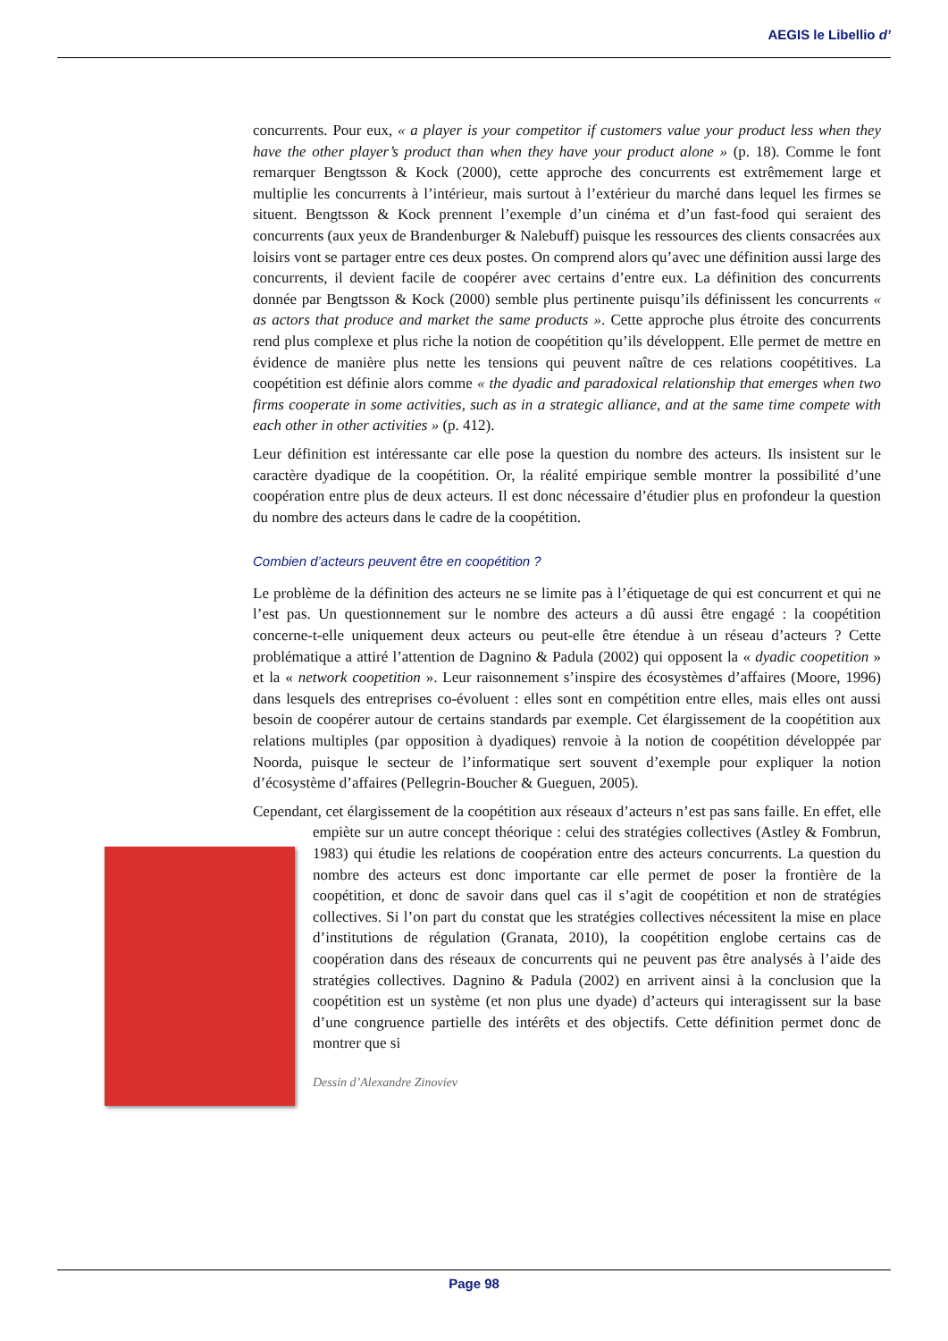AEGIS le Libellio d’
concurrents. Pour eux, « a player is your competitor if customers value your product less when they have the other player’s product than when they have your product alone » (p. 18). Comme le font remarquer Bengtsson & Kock (2000), cette approche des concurrents est extrêmement large et multiplie les concurrents à l’intérieur, mais surtout à l’extérieur du marché dans lequel les firmes se situent. Bengtsson & Kock prennent l’exemple d’un cinéma et d’un fast-food qui seraient des concurrents (aux yeux de Brandenburger & Nalebuff) puisque les ressources des clients consacrées aux loisirs vont se partager entre ces deux postes. On comprend alors qu’avec une définition aussi large des concurrents, il devient facile de coopérer avec certains d’entre eux. La définition des concurrents donnée par Bengtsson & Kock (2000) semble plus pertinente puisqu’ils définissent les concurrents « as actors that produce and market the same products ». Cette approche plus étroite des concurrents rend plus complexe et plus riche la notion de coopétition qu’ils développent. Elle permet de mettre en évidence de manière plus nette les tensions qui peuvent naître de ces relations coopétitives. La coopétition est définie alors comme « the dyadic and paradoxical relationship that emerges when two firms cooperate in some activities, such as in a strategic alliance, and at the same time compete with each other in other activities » (p. 412).
Leur définition est intéressante car elle pose la question du nombre des acteurs. Ils insistent sur le caractère dyadique de la coopétition. Or, la réalité empirique semble montrer la possibilité d’une coopération entre plus de deux acteurs. Il est donc nécessaire d’étudier plus en profondeur la question du nombre des acteurs dans le cadre de la coopétition.
Combien d’acteurs peuvent être en coopétition ?
Le problème de la définition des acteurs ne se limite pas à l’étiquetage de qui est concurrent et qui ne l’est pas. Un questionnement sur le nombre des acteurs a dû aussi être engagé : la coopétition concerne-t-elle uniquement deux acteurs ou peut-elle être étendue à un réseau d’acteurs ? Cette problématique a attiré l’attention de Dagnino & Padula (2002) qui opposent la « dyadic coopetition » et la « network coopetition ». Leur raisonnement s’inspire des écosystèmes d’affaires (Moore, 1996) dans lesquels des entreprises co-évoluent : elles sont en compétition entre elles, mais elles ont aussi besoin de coopérer autour de certains standards par exemple. Cet élargissement de la coopétition aux relations multiples (par opposition à dyadiques) renvoie à la notion de coopétition développée par Noorda, puisque le secteur de l’informatique sert souvent d’exemple pour expliquer la notion d’écosystème d’affaires (Pellegrin-Boucher & Gueguen, 2005).
Cependant, cet élargissement de la coopétition aux réseaux d’acteurs n’est pas sans faille. En effet, elle empiète sur un autre concept théorique : celui des stratégies collectives (Astley & Fombrun, 1983) qui étudie les relations de coopération entre des acteurs concurrents. La question du nombre des acteurs est donc importante car elle permet de poser la frontière de la coopétition, et donc de savoir dans quel cas il s’agit de coopétition et non de stratégies collectives. Si l’on part du constat que les stratégies collectives nécessitent la mise en place d’institutions de régulation (Granata, 2010), la coopétition englobe certains cas de coopération dans des réseaux de concurrents qui ne peuvent pas être analysés à l’aide des stratégies collectives. Dagnino & Padula (2002) en arrivent ainsi à la conclusion que la coopétition est un système (et non plus une dyade) d’acteurs qui interagissent sur la base d’une congruence partielle des intérêts et des objectifs. Cette définition permet donc de montrer que si
Dessin d’Alexandre Zinoviev
Page 98